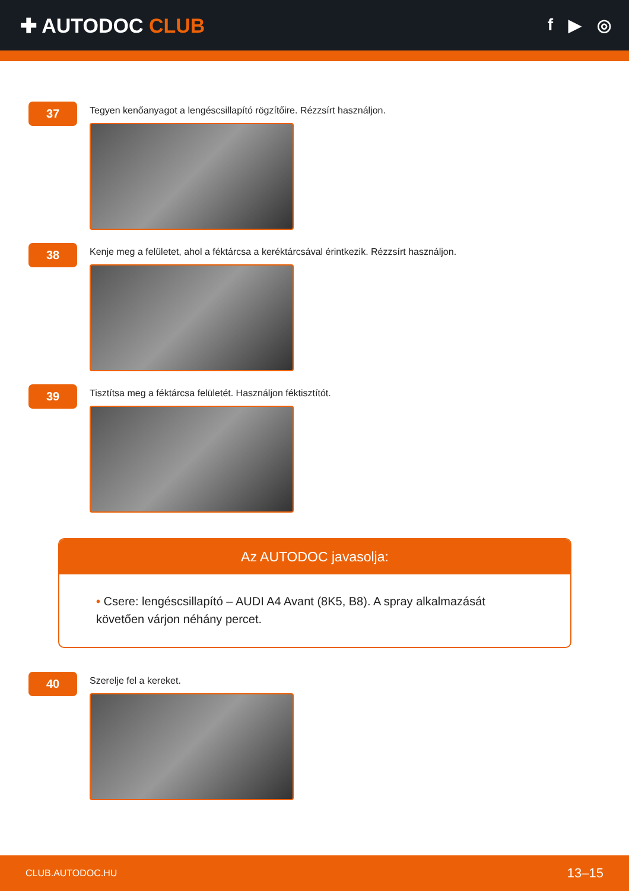✚ AUTODOC CLUB
f ▶ ◎
37
Tegyen kenőanyagot a lengéscsillapító rögzítőire. Rézzsírt használjon.
38
Kenje meg a felületet, ahol a féktárcsa a keréktárcsával érintkezik. Rézzsírt használjon.
39
Tisztítsa meg a féktárcsa felületét. Használjon féktisztítót.
Az AUTODOC javasolja:
• Csere: lengéscsillapító – AUDI A4 Avant (8K5, B8). A spray alkalmazását követően várjon néhány percet.
40
Szerelje fel a kereket.
CLUB.AUTODOC.HU 13–15